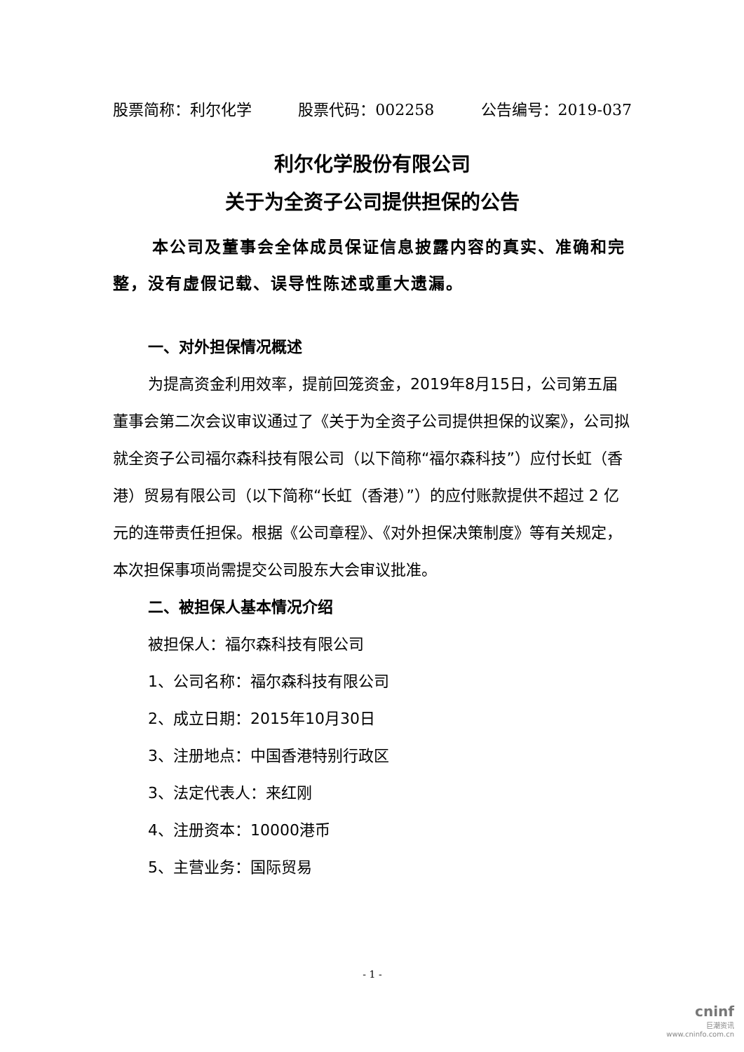股票简称：利尔化学 股票代码：002258 公告编号：2019-037
利尔化学股份有限公司
关于为全资子公司提供担保的公告
本公司及董事会全体成员保证信息披露内容的真实、准确和完整，没有虚假记载、误导性陈述或重大遗漏。
一、对外担保情况概述
为提高资金利用效率，提前回笼资金，2019年8月15日，公司第五届董事会第二次会议审议通过了《关于为全资子公司提供担保的议案》，公司拟就全资子公司福尔森科技有限公司（以下简称“福尔森科技”）应付长虹（香港）贸易有限公司（以下简称“长虹（香港）”）的应付账款提供不超过 2 亿元的连带责任担保。根据《公司章程》、《对外担保决策制度》等有关规定，本次担保事项尚需提交公司股东大会审议批准。
二、被担保人基本情况介绍
被担保人：福尔森科技有限公司
1、公司名称：福尔森科技有限公司
2、成立日期：2015年10月30日
3、注册地点：中国香港特别行政区
3、法定代表人：来红刚
4、注册资本：10000港币
5、主营业务：国际贸易
- 1 -
cninf
巨潮资讯
www.cninfo.com.cn